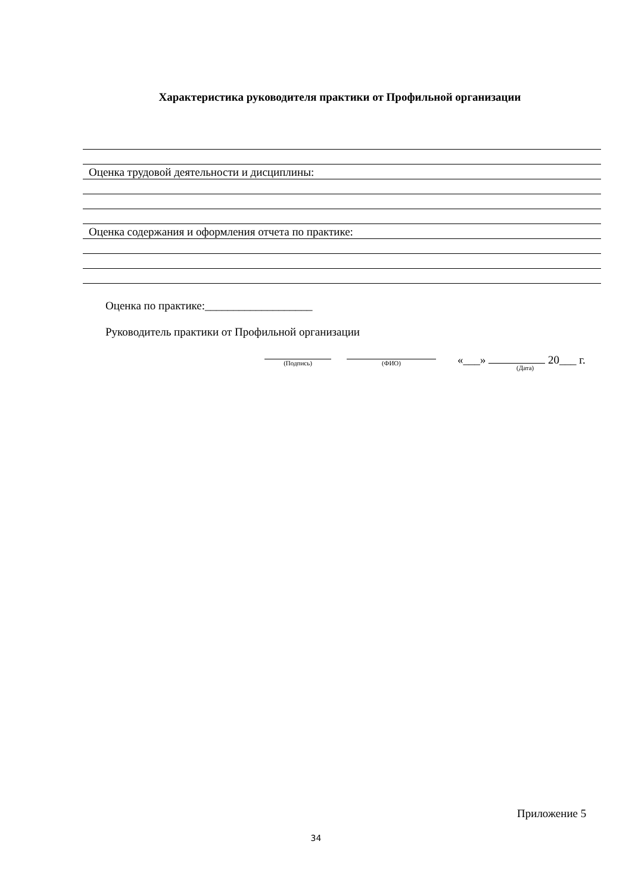Характеристика руководителя практики от Профильной организации
Оценка трудовой деятельности и дисциплины:
Оценка содержания и оформления отчета по практике:
Оценка по практике:___________________
Руководитель практики от Профильной организации
(Подпись) (ФИО) «___» 20___ г.
(Дата)
Приложение 5
34